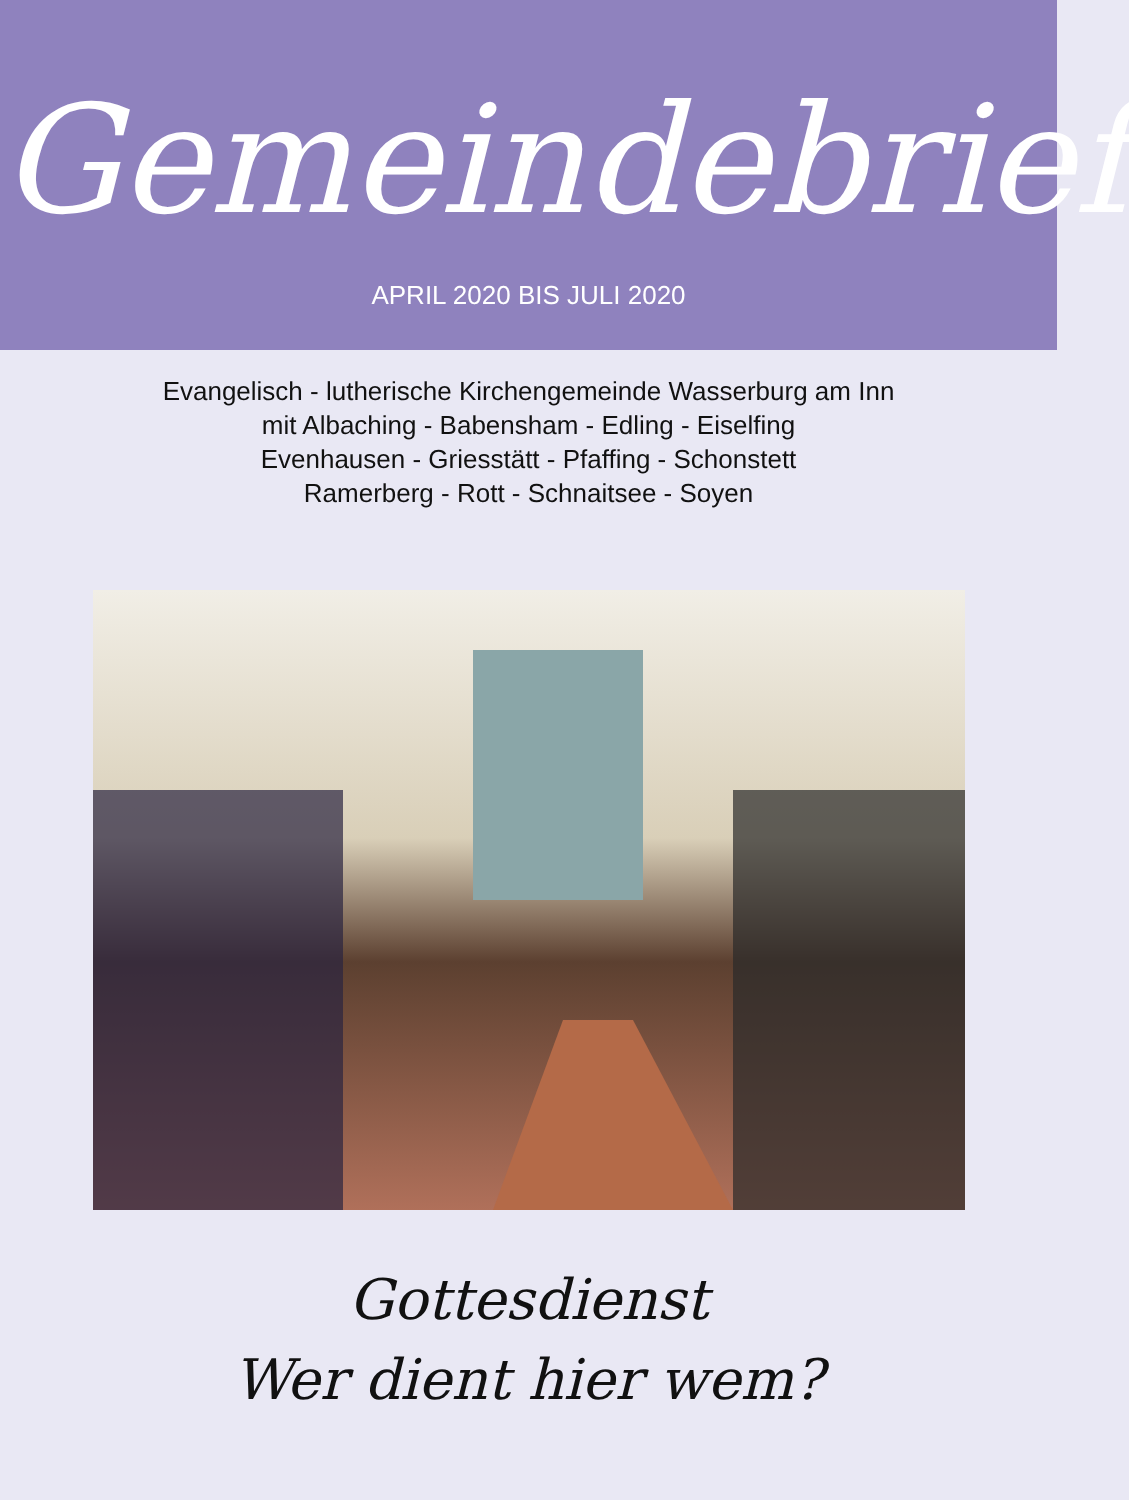Gemeindebrief
APRIL 2020 BIS JULI 2020
Evangelisch - lutherische Kirchengemeinde Wasserburg am Inn
mit Albaching - Babensham - Edling - Eiselfing
Evenhausen - Griesstätt - Pfaffing - Schonstett
Ramerberg - Rott - Schnaitsee - Soyen
Gottesdienst
Wer dient hier wem?